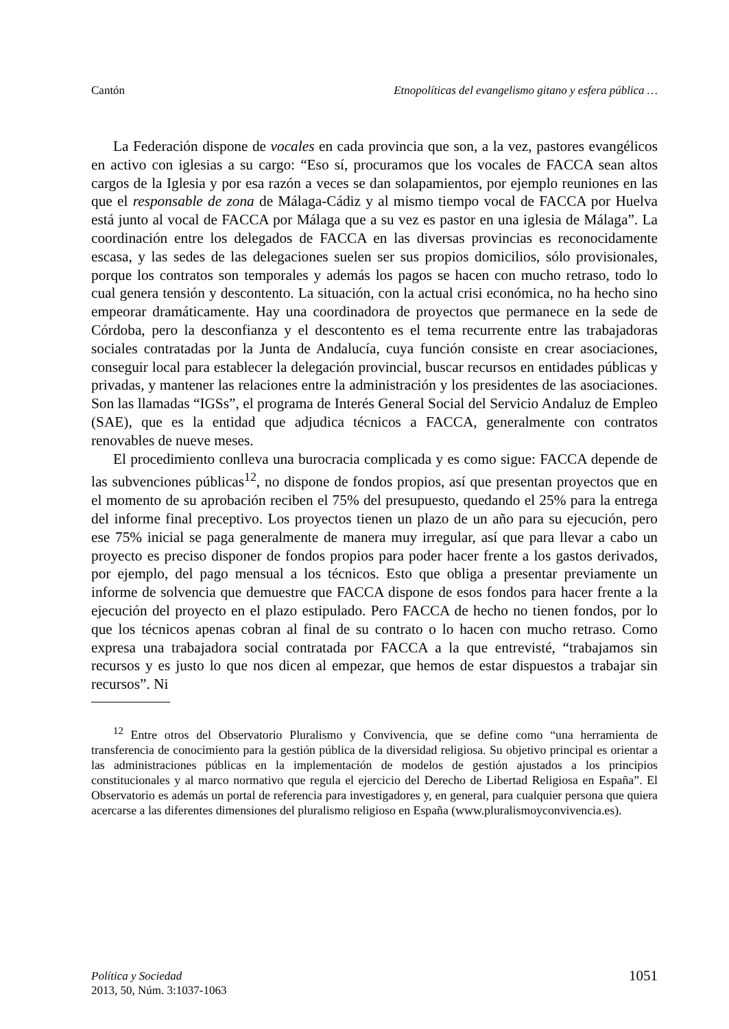Cantón Etnopolíticas del evangelismo gitano y esfera pública …
La Federación dispone de vocales en cada provincia que son, a la vez, pastores evangélicos en activo con iglesias a su cargo: “Eso sí, procuramos que los vocales de FACCA sean altos cargos de la Iglesia y por esa razón a veces se dan solapamientos, por ejemplo reuniones en las que el responsable de zona de Málaga-Cádiz y al mismo tiempo vocal de FACCA por Huelva está junto al vocal de FACCA por Málaga que a su vez es pastor en una iglesia de Málaga”. La coordinación entre los delegados de FACCA en las diversas provincias es reconocidamente escasa, y las sedes de las delegaciones suelen ser sus propios domicilios, sólo provisionales, porque los contratos son temporales y además los pagos se hacen con mucho retraso, todo lo cual genera tensión y descontento. La situación, con la actual crisi económica, no ha hecho sino empeorar dramáticamente. Hay una coordinadora de proyectos que permanece en la sede de Córdoba, pero la desconfianza y el descontento es el tema recurrente entre las trabajadoras sociales contratadas por la Junta de Andalucía, cuya función consiste en crear asociaciones, conseguir local para establecer la delegación provincial, buscar recursos en entidades públicas y privadas, y mantener las relaciones entre la administración y los presidentes de las asociaciones. Son las llamadas “IGSs”, el programa de Interés General Social del Servicio Andaluz de Empleo (SAE), que es la entidad que adjudica técnicos a FACCA, generalmente con contratos renovables de nueve meses.
El procedimiento conlleva una burocracia complicada y es como sigue: FACCA depende de las subvenciones públicas<sup>12</sup>, no dispone de fondos propios, así que presentan proyectos que en el momento de su aprobación reciben el 75% del presupuesto, quedando el 25% para la entrega del informe final preceptivo. Los proyectos tienen un plazo de un año para su ejecución, pero ese 75% inicial se paga generalmente de manera muy irregular, así que para llevar a cabo un proyecto es preciso disponer de fondos propios para poder hacer frente a los gastos derivados, por ejemplo, del pago mensual a los técnicos. Esto que obliga a presentar previamente un informe de solvencia que demuestre que FACCA dispone de esos fondos para hacer frente a la ejecución del proyecto en el plazo estipulado. Pero FACCA de hecho no tienen fondos, por lo que los técnicos apenas cobran al final de su contrato o lo hacen con mucho retraso. Como expresa una trabajadora social contratada por FACCA a la que entrevisté, “trabajamos sin recursos y es justo lo que nos dicen al empezar, que hemos de estar dispuestos a trabajar sin recursos”. Ni
<sup>12</sup> Entre otros del Observatorio Pluralismo y Convivencia, que se define como “una herramienta de transferencia de conocimiento para la gestión pública de la diversidad religiosa. Su objetivo principal es orientar a las administraciones públicas en la implementación de modelos de gestión ajustados a los principios constitucionales y al marco normativo que regula el ejercicio del Derecho de Libertad Religiosa en España”. El Observatorio es además un portal de referencia para investigadores y, en general, para cualquier persona que quiera acercarse a las diferentes dimensiones del pluralismo religioso en España (www.pluralismoyconvivencia.es).
Política y Sociedad
2013, 50, Núm. 3:1037-1063
1051